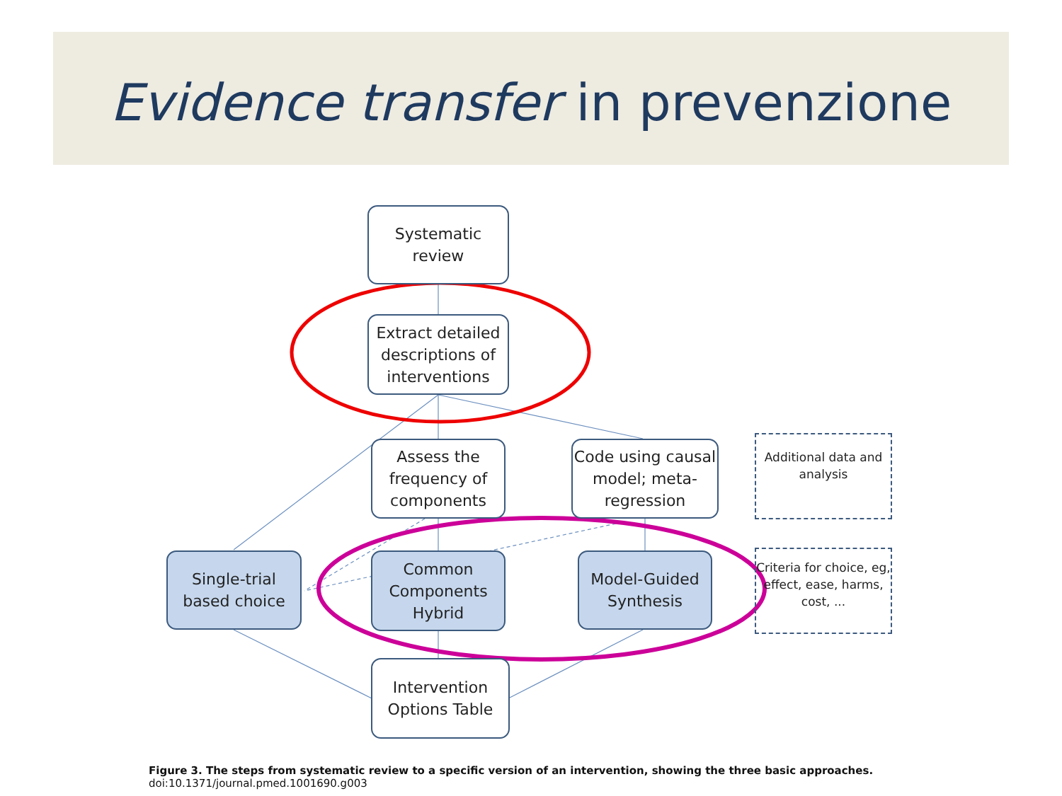Evidence transfer in prevenzione
Systematic
review
Extract detailed descriptions of interventions
Assess the frequency of components
Code using causal model; meta-regression
Additional data and analysis
Single-trial based choice
Common Components Hybrid
Model-Guided Synthesis
Criteria for choice, eg, effect, ease, harms, cost, ...
Intervention Options Table
Figure 3. The steps from systematic review to a specific version of an intervention, showing the three basic approaches.
doi:10.1371/journal.pmed.1001690.g003